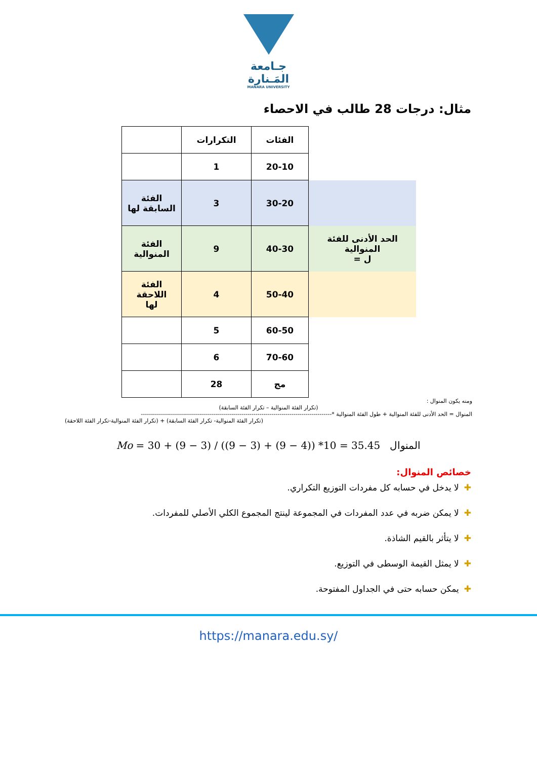جـامعة
المَـنارة
MANARA UNIVERSITY
مثال: درجات 28 طالب في الاحصاء
| | الفئات | التكرارات | |
| | 20-10 | 1 | |
| | 30-20 | 3 | الفئة السابقة لها |
| الحد الأدنى للفئة المنوالية ل = | 40-30 | 9 | الفئة المنوالية |
| | 50-40 | 4 | الفئة اللاحقة لها |
| | 60-50 | 5 | |
| | 70-60 | 6 | |
| | مج | 28 | |
ومنه يكون المنوال :
(تكرار الفئة المنوالية – تكرار الفئة السابقة)
المنوال = الحد الأدنى للفئة المنوالية + طول الفئة المنوالية *-----------------------------------------------------------------------------------------------
(تكرار الفئة المنوالية- تكرار الفئة السابقة) + (تكرار الفئة المنوالية-تكرار الفئة اللاحقة)
Mo = 30 + (9 − 3) / ((9 − 3) + (9 − 4)) *10 = 35.45 المنوال
خصائص المنوال:
✚لا يدخل في حسابه كل مفردات التوزيع التكراري.
✚لا يمكن ضربه في عدد المفردات في المجموعة لينتج المجموع الكلي الأصلي للمفردات.
✚لا يتأثر بالقيم الشاذة.
✚لا يمثل القيمة الوسطى في التوزيع.
✚يمكن حسابه حتى في الجداول المفتوحة.
https://manara.edu.sy/